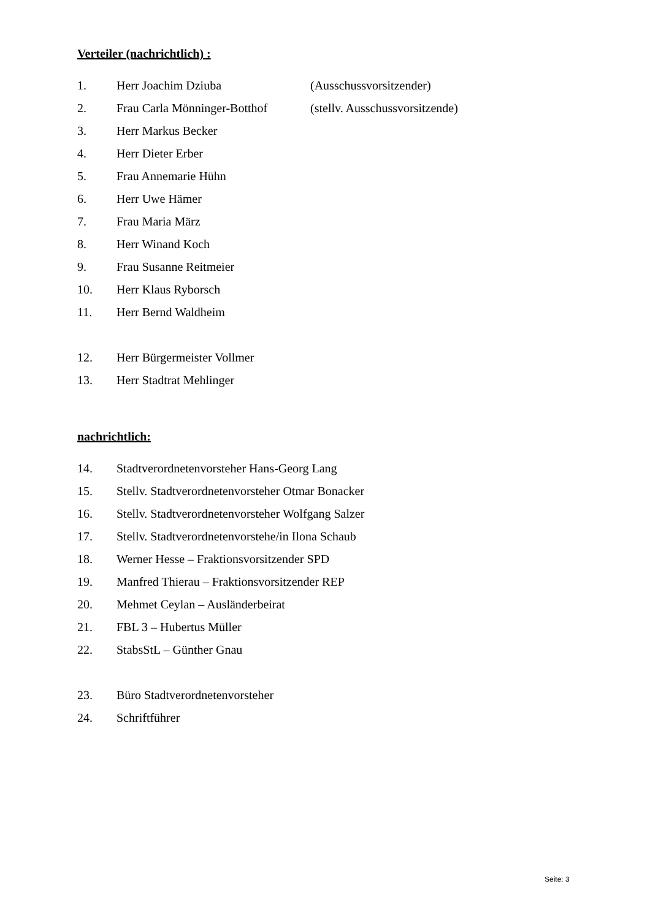Verteiler (nachrichtlich) :
1. Herr Joachim Dziuba (Ausschussvorsitzender)
2. Frau Carla Mönninger-Botthof (stellv. Ausschussvorsitzende)
3. Herr Markus Becker
4. Herr Dieter Erber
5. Frau Annemarie Hühn
6. Herr Uwe Hämer
7. Frau Maria März
8. Herr Winand Koch
9. Frau Susanne Reitmeier
10. Herr Klaus Ryborsch
11. Herr Bernd Waldheim
12. Herr Bürgermeister Vollmer
13. Herr Stadtrat Mehlinger
nachrichtlich:
14. Stadtverordnetenvorsteher Hans-Georg Lang
15. Stellv. Stadtverordnetenvorsteher Otmar Bonacker
16. Stellv. Stadtverordnetenvorsteher Wolfgang Salzer
17. Stellv. Stadtverordnetenvorstehe/in Ilona Schaub
18. Werner Hesse – Fraktionsvorsitzender SPD
19. Manfred Thierau – Fraktionsvorsitzender REP
20. Mehmet Ceylan – Ausländerbeirat
21. FBL 3 – Hubertus Müller
22. StabsStL – Günther Gnau
23. Büro Stadtverordnetenvorsteher
24. Schriftführer
Seite: 3